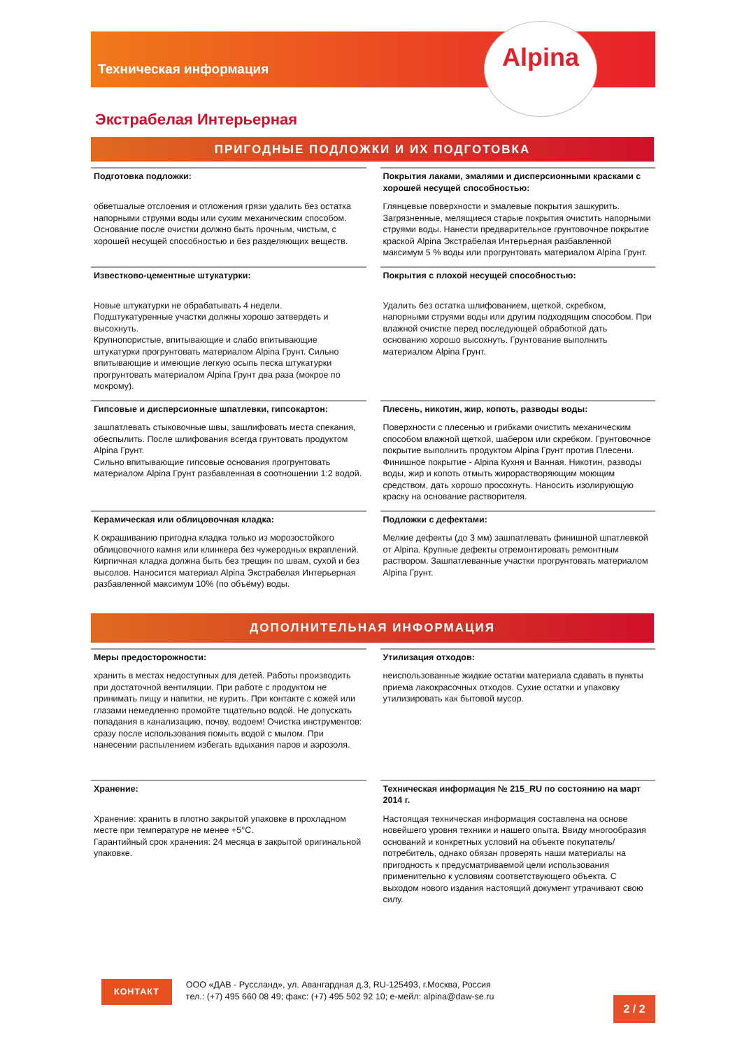Alpina
Техническая информация
Экстрабелая Интерьерная
ПРИГОДНЫЕ ПОДЛОЖКИ И ИХ ПОДГОТОВКА
Подготовка подложки:
обветшалые отслоения и отложения грязи удалить без остатка напорными струями воды или сухим механическим способом. Основание после очистки должно быть прочным, чистым, с хорошей несущей способностью и без разделяющих веществ.
Покрытия лаками, эмалями и дисперсионными красками с хорошей несущей способностью:
Глянцевые поверхности и эмалевые покрытия зашкурить. Загрязненные, мелящиеся старые покрытия очистить напорными струями воды. Нанести предварительное грунтовочное покрытие краской Alpina Экстрабелая Интерьерная разбавленной максимум 5 % воды или прогрунтовать материалом Alpina Грунт.
Известково-цементные штукатурки:
Новые штукатурки не обрабатывать 4 недели.
Подштукатуренные участки должны хорошо затвердеть и высохнуть.
Крупнопористые, впитывающие и слабо впитывающие штукатурки прогрунтовать материалом Alpina Грунт. Сильно впитывающие и имеющие легкую осыпь песка штукатурки прогрунтовать материалом Alpina Грунт два раза (мокрое по мокрому).
Покрытия с плохой несущей способностью:
Удалить без остатка шлифованием, щеткой, скребком, напорными струями воды или другим подходящим способом. При влажной очистке перед последующей обработкой дать основанию хорошо высохнуть. Грунтование выполнить материалом Alpina Грунт.
Гипсовые и дисперсионные шпатлевки, гипсокартон:
зашпатлевать стыковочные швы, зашлифовать места спекания, обеспылить. После шлифования всегда грунтовать продуктом Alpina Грунт.
Сильно впитывающие гипсовые основания прогрунтовать материалом Alpina Грунт разбавленная в соотношении 1:2 водой.
Плесень, никотин, жир, копоть, разводы воды:
Поверхности с плесенью и грибками очистить механическим способом влажной щеткой, шабером или скребком. Грунтовочное покрытие выполнить продуктом Alpina Грунт против Плесени. Финишное покрытие - Alpina Кухня и Ванная. Никотин, разводы воды, жир и копоть отмыть жирорастворяющим моющим средством, дать хорошо просохнуть. Наносить изолирующую краску на основание растворителя.
Керамическая или облицовочная кладка:
К окрашиванию пригодна кладка только из морозостойкого облицовочного камня или клинкера без чужеродных вкраплений. Кирпичная кладка должна быть без трещин по швам, сухой и без высолов. Наносится материал Alpina Экстрабелая Интерьерная разбавленной максимум 10% (по объёму) воды.
Подложки с дефектами:
Мелкие дефекты (до 3 мм) зашпатлевать финишной шпатлевкой от Alpina. Крупные дефекты отремонтировать ремонтным раствором. Зашпатлеванные участки прогрунтовать материалом Alpina Грунт.
ДОПОЛНИТЕЛЬНАЯ ИНФОРМАЦИЯ
Меры предосторожности:
хранить в местах недоступных для детей. Работы производить при достаточной вентиляции. При работе с продуктом не принимать пищу и напитки, не курить. При контакте с кожей или глазами немедленно промойте тщательно водой. Не допускать попадания в канализацию, почву, водоем! Очистка инструментов: сразу после использования помыть водой с мылом. При нанесении распылением избегать вдыхания паров и аэрозоля.
Утилизация отходов:
неиспользованные жидкие остатки материала сдавать в пункты приема лакокрасочных отходов. Сухие остатки и упаковку утилизировать как бытовой мусор.
Хранение:
Хранение: хранить в плотно закрытой упаковке в прохладном месте при температуре не менее +5°C.
Гарантийный срок хранения: 24 месяца в закрытой оригинальной упаковке.
Техническая информация № 215_RU по состоянию на март 2014 г.
Настоящая техническая информация составлена на основе новейшего уровня техники и нашего опыта. Ввиду многообразия оснований и конкретных условий на объекте покупатель/ потребитель, однако обязан проверять наши материалы на пригодность к предусматриваемой цели использования применительно к условиям соответствующего объекта. С выходом нового издания настоящий документ утрачивают свою силу.
КОНТАКТ
ООО «ДАВ - Руссланд», ул. Авангардная д.3, RU-125493, г.Москва, Россия
тел.: (+7) 495 660 08 49; факс: (+7) 495 502 92 10; е-мейл: alpina@daw-se.ru
2 / 2